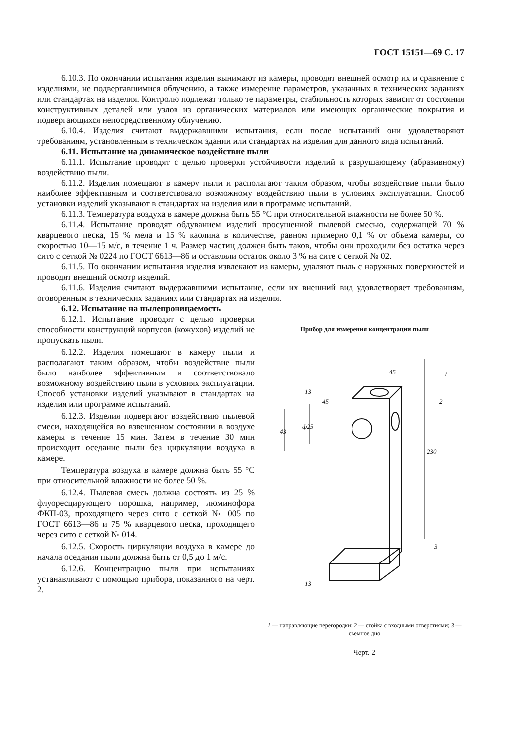ГОСТ 15151—69 С. 17
6.10.3. По окончании испытания изделия вынимают из камеры, проводят внешней осмотр их и сравнение с изделиями, не подвергавшимися облучению, а также измерение параметров, указанных в технических заданиях или стандартах на изделия. Контролю подлежат только те параметры, стабильность которых зависит от состояния конструктивных деталей или узлов из органических материалов или имеющих органические покрытия и подвергающихся непосредственному облучению.
6.10.4. Изделия считают выдержавшими испытания, если после испытаний они удовлетворяют требованиям, установленным в техническом здании или стандартах на изделия для данного вида испытаний.
6.11. Испытание на динамическое воздействие пыли
6.11.1. Испытание проводят с целью проверки устойчивости изделий к разрушающему (абразивному) воздействию пыли.
6.11.2. Изделия помещают в камеру пыли и располагают таким образом, чтобы воздействие пыли было наиболее эффективным и соответствовало возможному воздействию пыли в условиях эксплуатации. Способ установки изделий указывают в стандартах на изделия или в программе испытаний.
6.11.3. Температура воздуха в камере должна быть 55 °С при относительной влажности не более 50 %.
6.11.4. Испытание проводят обдуванием изделий просушенной пылевой смесью, содержащей 70 % кварцевого песка, 15 % мела и 15 % каолина в количестве, равном примерно 0,1 % от объема камеры, со скоростью 10—15 м/с, в течение 1 ч. Размер частиц должен быть таков, чтобы они проходили без остатка через сито с сеткой № 0224 по ГОСТ 6613—86 и оставляли остаток около 3 % на сите с сеткой № 02.
6.11.5. По окончании испытания изделия извлекают из камеры, удаляют пыль с наружных поверхностей и проводят внешний осмотр изделий.
6.11.6. Изделия считают выдержавшими испытание, если их внешний вид удовлетворяет требованиям, оговоренным в технических заданиях или стандартах на изделия.
6.12. Испытание на пылепроницаемость
6.12.1. Испытание проводят с целью проверки способности конструкций корпусов (кожухов) изделий не пропускать пыли.
6.12.2. Изделия помещают в камеру пыли и располагают таким образом, чтобы воздействие пыли было наиболее эффективным и соответствовало возможному воздействию пыли в условиях эксплуатации. Способ установки изделий указывают в стандартах на изделия или программе испытаний.
6.12.3. Изделия подвергают воздействию пылевой смеси, находящейся во взвешенном состоянии в воздухе камеры в течение 15 мин. Затем в течение 30 мин происходит оседание пыли без циркуляции воздуха в камере.
Температура воздуха в камере должна быть 55 °С при относительной влажности не более 50 %.
6.12.4. Пылевая смесь должна состоять из 25 % флуоресцирующего порошка, например, люминофора ФКП-03, проходящего через сито с сеткой № 005 по ГОСТ 6613—86 и 75 % кварцевого песка, проходящего через сито с сеткой № 014.
6.12.5. Скорость циркуляции воздуха в камере до начала оседания пыли должна быть от 0,5 до 1 м/с.
6.12.6. Концентрацию пыли при испытаниях устанавливают с помощью прибора, показанного на черт. 2.
Прибор для измерения концентрации пыли
45
45
230
43
ф25
1
2
3
13
13
1 — направляющие перегородки; 2 — стойка с входными отверстиями; 3 — съемное дно
Черт. 2